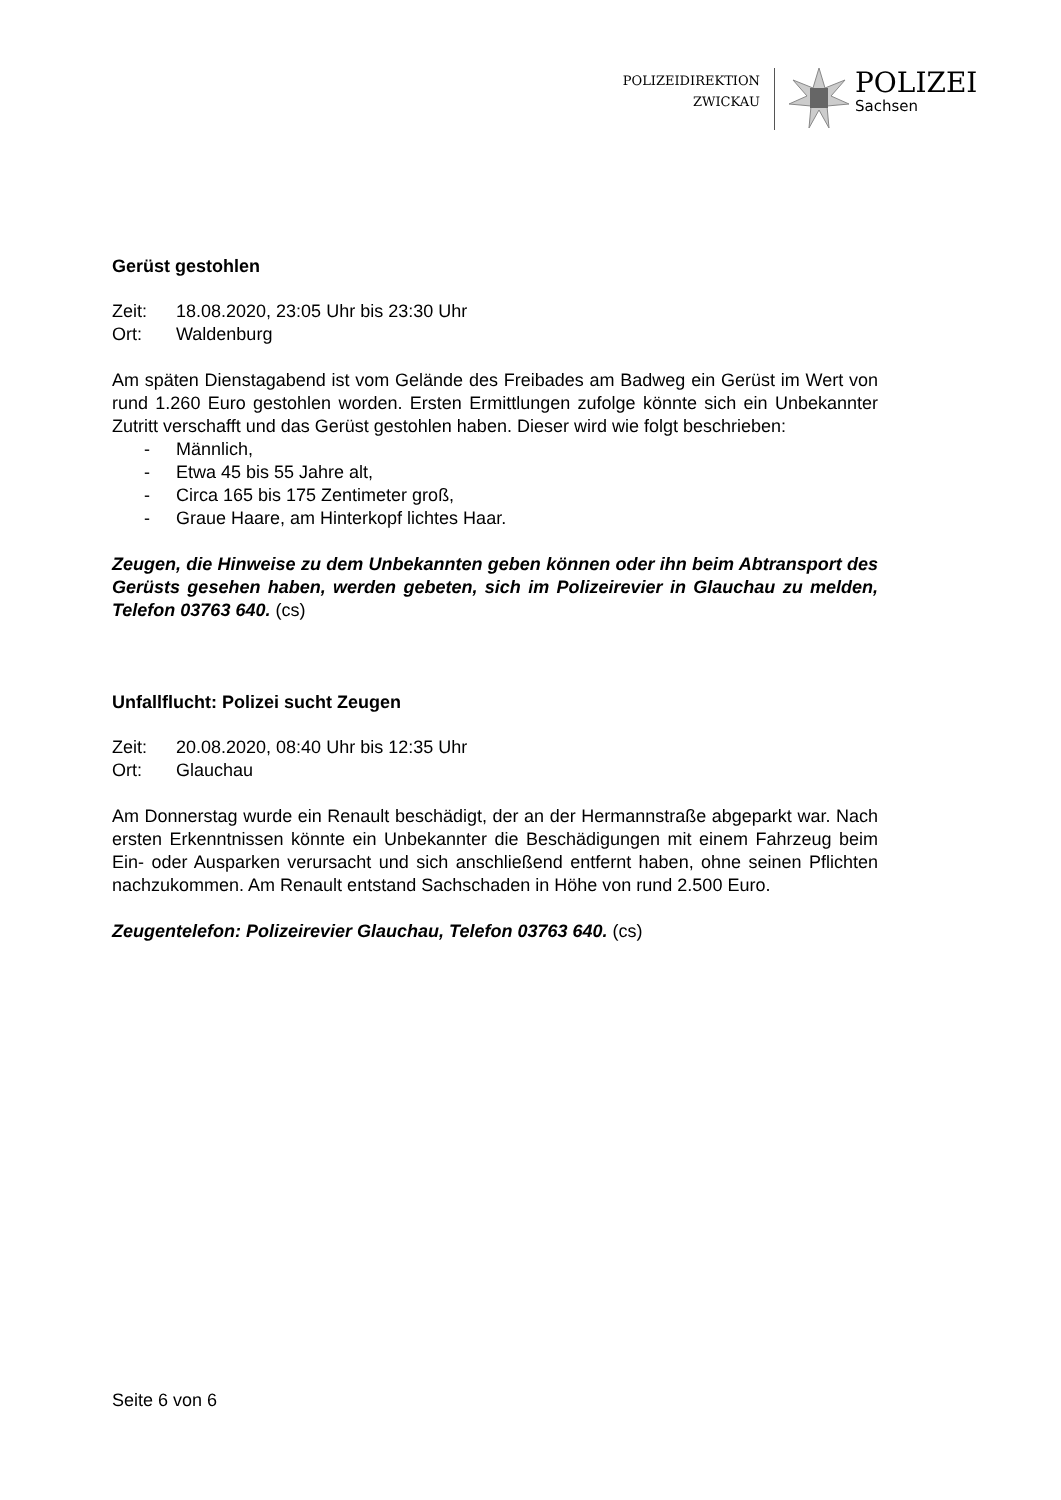POLIZEIDIREKTION
ZWICKAU
POLIZEI
Sachsen
Gerüst gestohlen
Zeit: 18.08.2020, 23:05 Uhr bis 23:30 Uhr
Ort: Waldenburg
Am späten Dienstagabend ist vom Gelände des Freibades am Badweg ein Gerüst im Wert von rund 1.260 Euro gestohlen worden. Ersten Ermittlungen zufolge könnte sich ein Unbekannter Zutritt verschafft und das Gerüst gestohlen haben. Dieser wird wie folgt beschrieben:
- Männlich,
- Etwa 45 bis 55 Jahre alt,
- Circa 165 bis 175 Zentimeter groß,
- Graue Haare, am Hinterkopf lichtes Haar.
Zeugen, die Hinweise zu dem Unbekannten geben können oder ihn beim Abtransport des Gerüsts gesehen haben, werden gebeten, sich im Polizeirevier in Glauchau zu melden, Telefon 03763 640. (cs)
Unfallflucht: Polizei sucht Zeugen
Zeit: 20.08.2020, 08:40 Uhr bis 12:35 Uhr
Ort: Glauchau
Am Donnerstag wurde ein Renault beschädigt, der an der Hermannstraße abgeparkt war. Nach ersten Erkenntnissen könnte ein Unbekannter die Beschädigungen mit einem Fahrzeug beim Ein- oder Ausparken verursacht und sich anschließend entfernt haben, ohne seinen Pflichten nachzukommen. Am Renault entstand Sachschaden in Höhe von rund 2.500 Euro.
Zeugentelefon: Polizeirevier Glauchau, Telefon 03763 640. (cs)
Seite 6 von 6